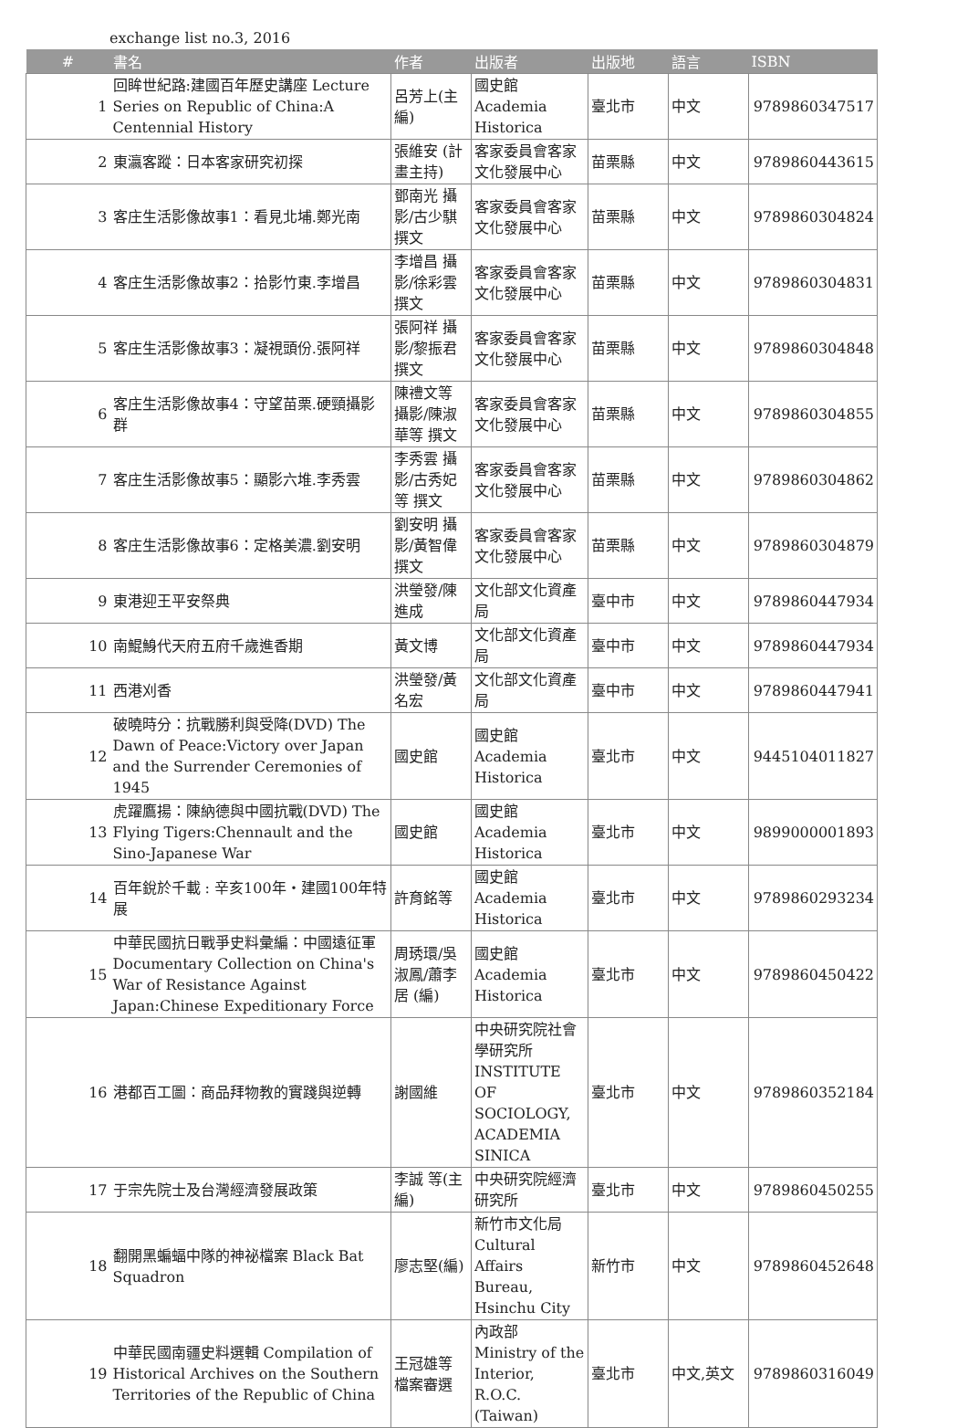exchange list no.3, 2016
| # | 書名 | 作者 | 出版者 | 出版地 | 語言 | ISBN |
| --- | --- | --- | --- | --- | --- | --- |
| 1 | 回眸世紀路:建國百年歷史講座 Lecture Series on Republic of China:A Centennial History | 呂芳上(主編) | 國史館 Academia Historica | 臺北市 | 中文 | 9789860347517 |
| 2 | 東瀛客蹤：日本客家研究初探 | 張維安 (計畫主持) | 客家委員會客家文化發展中心 | 苗栗縣 | 中文 | 9789860443615 |
| 3 | 客庄生活影像故事1：看見北埔.鄭光南 | 鄧南光 攝影/古少騏 撰文 | 客家委員會客家文化發展中心 | 苗栗縣 | 中文 | 9789860304824 |
| 4 | 客庄生活影像故事2：拾影竹東.李增昌 | 李增昌 攝影/徐彩雲 撰文 | 客家委員會客家文化發展中心 | 苗栗縣 | 中文 | 9789860304831 |
| 5 | 客庄生活影像故事3：凝視頭份.張阿祥 | 張阿祥 攝影/黎振君 撰文 | 客家委員會客家文化發展中心 | 苗栗縣 | 中文 | 9789860304848 |
| 6 | 客庄生活影像故事4：守望苗栗.硬頸攝影群 | 陳禮文等 攝影/陳淑華等 撰文 | 客家委員會客家文化發展中心 | 苗栗縣 | 中文 | 9789860304855 |
| 7 | 客庄生活影像故事5：顯影六堆.李秀雲 | 李秀雲 攝影/古秀妃等 撰文 | 客家委員會客家文化發展中心 | 苗栗縣 | 中文 | 9789860304862 |
| 8 | 客庄生活影像故事6：定格美濃.劉安明 | 劉安明 攝影/黃智偉 撰文 | 客家委員會客家文化發展中心 | 苗栗縣 | 中文 | 9789860304879 |
| 9 | 東港迎王平安祭典 | 洪瑩發/陳進成 | 文化部文化資產局 | 臺中市 | 中文 | 9789860447934 |
| 10 | 南鯤鯓代天府五府千歲進香期 | 黃文博 | 文化部文化資產局 | 臺中市 | 中文 | 9789860447934 |
| 11 | 西港刈香 | 洪瑩發/黃名宏 | 文化部文化資產局 | 臺中市 | 中文 | 9789860447941 |
| 12 | 破曉時分：抗戰勝利與受降(DVD) The Dawn of Peace:Victory over Japan and the Surrender Ceremonies of 1945 | 國史館 | 國史館 Academia Historica | 臺北市 | 中文 | 9445104011827 |
| 13 | 虎躍鷹揚：陳納德與中國抗戰(DVD) The Flying Tigers:Chennault and the Sino-Japanese War | 國史館 | 國史館 Academia Historica | 臺北市 | 中文 | 9899000001893 |
| 14 | 百年銳於千載 : 辛亥100年・建國100年特展 | 許育銘等 | 國史館 Academia Historica | 臺北市 | 中文 | 9789860293234 |
| 15 | 中華民國抗日戰爭史料彙編：中國遠征軍 Documentary Collection on China's War of Resistance Against Japan:Chinese Expeditionary Force | 周琇環/吳淑鳳/蕭李居 (編) | 國史館 Academia Historica | 臺北市 | 中文 | 9789860450422 |
| 16 | 港都百工圖：商品拜物教的實踐與逆轉 | 謝國維 | 中央研究院社會學研究所 INSTITUTE OF SOCIOLOGY, ACADEMIA SINICA | 臺北市 | 中文 | 9789860352184 |
| 17 | 于宗先院士及台灣經濟發展政策 | 李誠 等(主編) | 中央研究院經濟研究所 | 臺北市 | 中文 | 9789860450255 |
| 18 | 翻開黑蝙蝠中隊的神祕檔案 Black Bat Squadron | 廖志堅(編) | 新竹市文化局 Cultural Affairs Bureau, Hsinchu City | 新竹市 | 中文 | 9789860452648 |
| 19 | 中華民國南疆史料選輯 Compilation of Historical Archives on the Southern Territories of the Republic of China | 王冠雄等 檔案審選 | 內政部 Ministry of the Interior, R.O.C.(Taiwan) | 臺北市 | 中文,英文 | 9789860316049 |